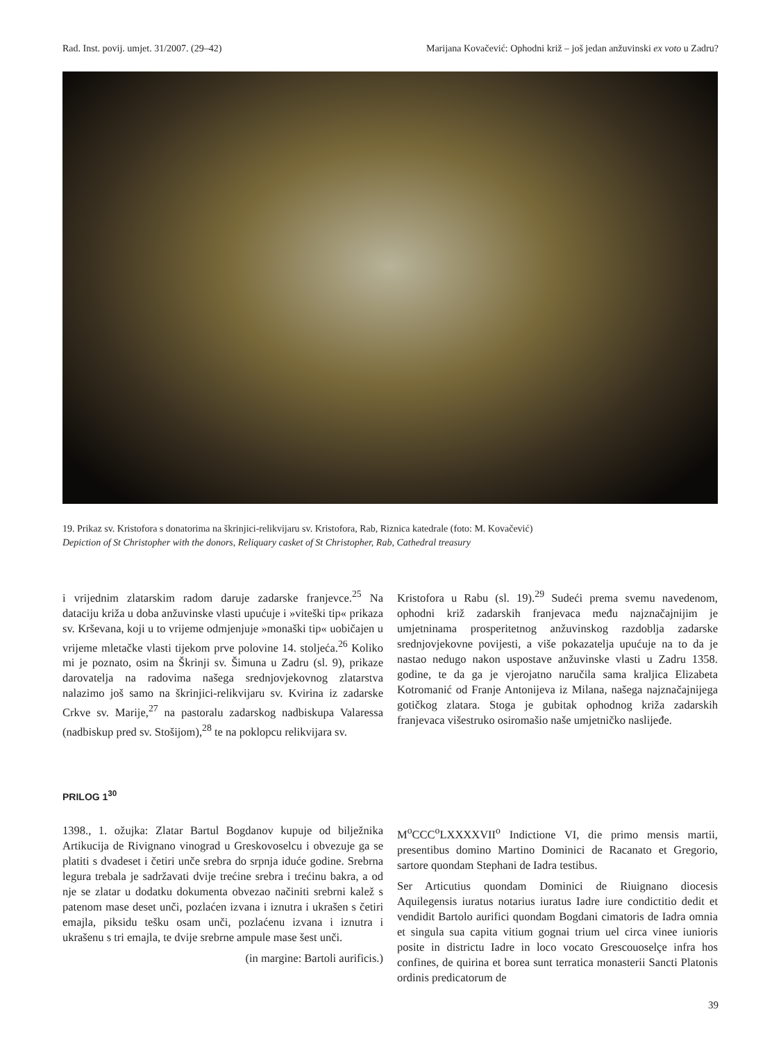Rad. Inst. povij. umjet. 31/2007. (29–42) Marijana Kovačević: Ophodni križ – još jedan anžuvinski ex voto u Zadru?
19. Prikaz sv. Kristofora s donatorima na škrinjici-relikvijaru sv. Kristofora, Rab, Riznica katedrale (foto: M. Kovačević)
Depiction of St Christopher with the donors, Reliquary casket of St Christopher, Rab, Cathedral treasury
i vrijednim zlatarskim radom daruje zadarske franjevce.<sup>25</sup> Na dataciju križa u doba anžuvinske vlasti upućuje i »viteški tip« prikaza sv. Krševana, koji u to vrijeme odmjenjuje »monaški tip« uobičajen u vrijeme mletačke vlasti tijekom prve polovine 14. stoljeća.<sup>26</sup> Koliko mi je poznato, osim na Škrinji sv. Šimuna u Zadru (sl. 9), prikaze darovatelja na radovima našega srednjovjekovnog zlatarstva nalazimo još samo na škrinjici-relikvijaru sv. Kvirina iz zadarske Crkve sv. Marije,<sup>27</sup> na pastoralu zadarskog nadbiskupa Valaressa (nadbiskup pred sv. Stošijom),<sup>28</sup> te na poklopcu relikvijara sv.
Kristofora u Rabu (sl. 19).<sup>29</sup> Sudeći prema svemu navedenom, ophodni križ zadarskih franjevaca među najznačajnijim je umjetninama prosperitetnog anžuvinskog razdoblja zadarske srednjovjekovne povijesti, a više pokazatelja upućuje na to da je nastao nedugo nakon uspostave anžuvinske vlasti u Zadru 1358. godine, te da ga je vjerojatno naručila sama kraljica Elizabeta Kotromanić od Franje Antonijeva iz Milana, našega najznačajnijega gotičkog zlatara. Stoga je gubitak ophodnog križa zadarskih franjevaca višestruko osiromašio naše umjetničko naslijeđe.
PRILOG 1<sup>30</sup>
1398., 1. ožujka: Zlatar Bartul Bogdanov kupuje od bilježnika Artikucija de Rivignano vinograd u Greskovoselcu i obvezuje ga se platiti s dvadeset i četiri unče srebra do srpnja iduće godine. Srebrna legura trebala je sadržavati dvije trećine srebra i trećinu bakra, a od nje se zlatar u dodatku dokumenta obvezao načiniti srebrni kalež s patenom mase deset unči, pozlaćen izvana i iznutra i ukrašen s četiri emajla, piksidu tešku osam unči, pozlaćenu izvana i iznutra i ukrašenu s tri emajla, te dvije srebrne ampule mase šest unči.
(in margine: Bartoli aurificis.)
M<sup>o</sup>CCC<sup>o</sup>LXXXXVII<sup>o</sup> Indictione VI, die primo mensis martii, presentibus domino Martino Dominici de Racanato et Gregorio, sartore quondam Stephani de Iadra testibus.
Ser Articutius quondam Dominici de Riuignano diocesis Aquilegensis iuratus notarius iuratus Iadre iure condictitio dedit et vendidit Bartolo aurifici quondam Bogdani cimatoris de Iadra omnia et singula sua capita vitium gognai trium uel circa vinee iunioris posite in districtu Iadre in loco vocato Grescouoselçe infra hos confines, de quirina et borea sunt terratica monasterii Sancti Platonis ordinis predicatorum de
39